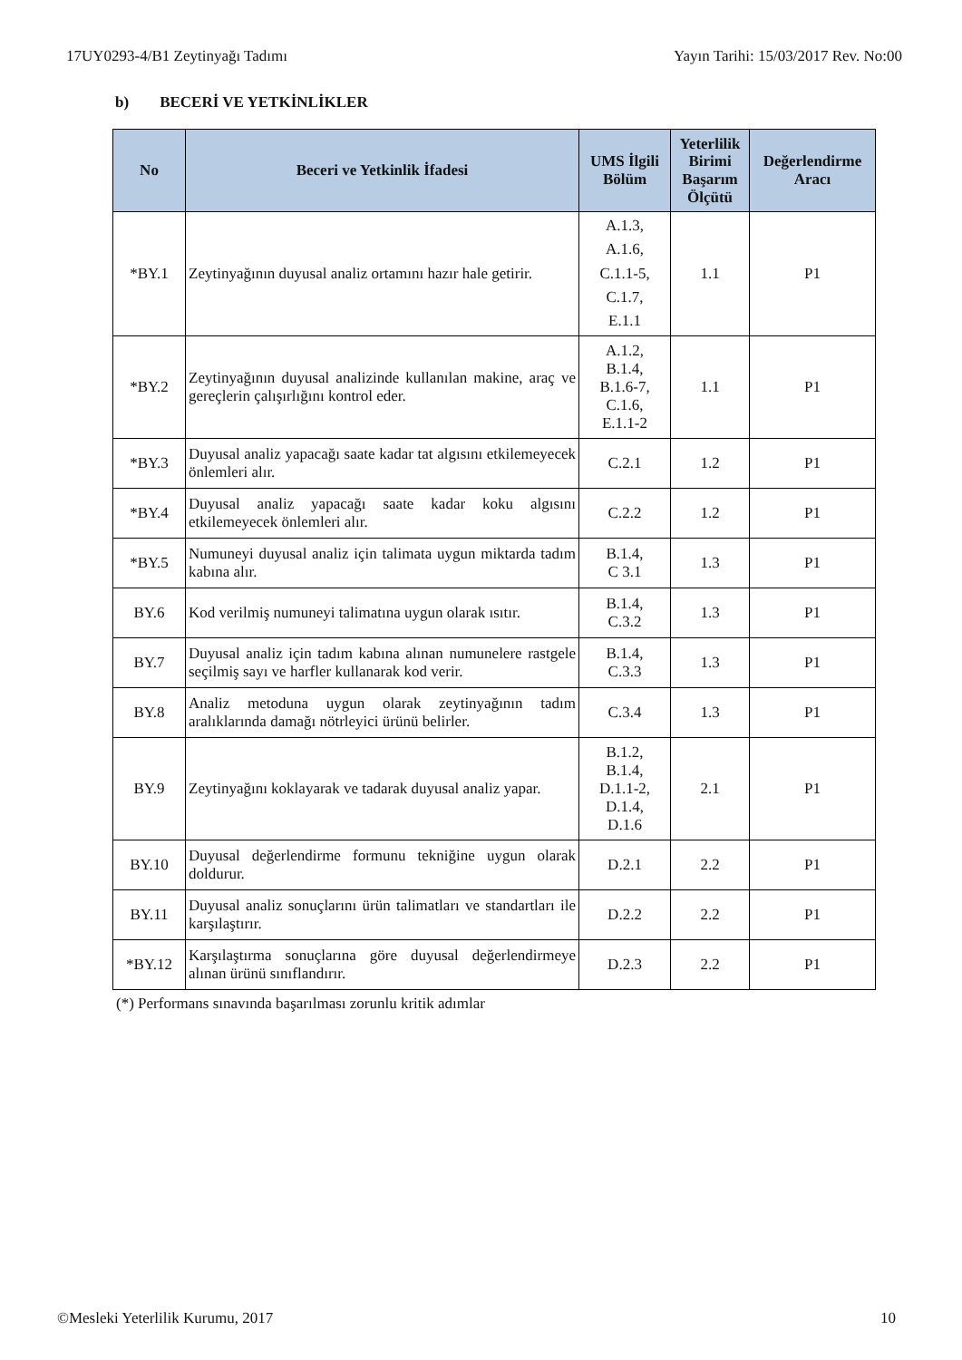17UY0293-4/B1 Zeytinyağı Tadımı Yayın Tarihi: 15/03/2017 Rev. No:00
b) BECERİ VE YETKİNLİKLER
| No | Beceri ve Yetkinlik İfadesi | UMS İlgili Bölüm | Yeterlilik Birimi Başarım Ölçütü | Değerlendirme Aracı |
| --- | --- | --- | --- | --- |
| *BY.1 | Zeytinyağının duyusal analiz ortamını hazır hale getirir. | A.1.3, A.1.6, C.1.1-5, C.1.7, E.1.1 | 1.1 | P1 |
| *BY.2 | Zeytinyağının duyusal analizinde kullanılan makine, araç ve gereçlerin çalışırlığını kontrol eder. | A.1.2, B.1.4, B.1.6-7, C.1.6, E.1.1-2 | 1.1 | P1 |
| *BY.3 | Duyusal analiz yapacağı saate kadar tat algısını etkilemeyecek önlemleri alır. | C.2.1 | 1.2 | P1 |
| *BY.4 | Duyusal analiz yapacağı saate kadar koku algısını etkilemeyecek önlemleri alır. | C.2.2 | 1.2 | P1 |
| *BY.5 | Numuneyi duyusal analiz için talimata uygun miktarda tadım kabına alır. | B.1.4, C 3.1 | 1.3 | P1 |
| BY.6 | Kod verilmiş numuneyi talimatına uygun olarak ısıtır. | B.1.4, C.3.2 | 1.3 | P1 |
| BY.7 | Duyusal analiz için tadım kabına alınan numunelere rastgele seçilmiş sayı ve harfler kullanarak kod verir. | B.1.4, C.3.3 | 1.3 | P1 |
| BY.8 | Analiz metoduna uygun olarak zeytinyağının tadım aralıklarında damağı nötrleyici ürünü belirler. | C.3.4 | 1.3 | P1 |
| BY.9 | Zeytinyağını koklayarak ve tadarak duyusal analiz yapar. | B.1.2, B.1.4, D.1.1-2, D.1.4, D.1.6 | 2.1 | P1 |
| BY.10 | Duyusal değerlendirme formunu tekniğine uygun olarak doldurur. | D.2.1 | 2.2 | P1 |
| BY.11 | Duyusal analiz sonuçlarını ürün talimatları ve standartları ile karşılaştırır. | D.2.2 | 2.2 | P1 |
| *BY.12 | Karşılaştırma sonuçlarına göre duyusal değerlendirmeye alınan ürünü sınıflandırır. | D.2.3 | 2.2 | P1 |
(*) Performans sınavında başarılması zorunlu kritik adımlar
©Mesleki Yeterlilik Kurumu, 2017 10